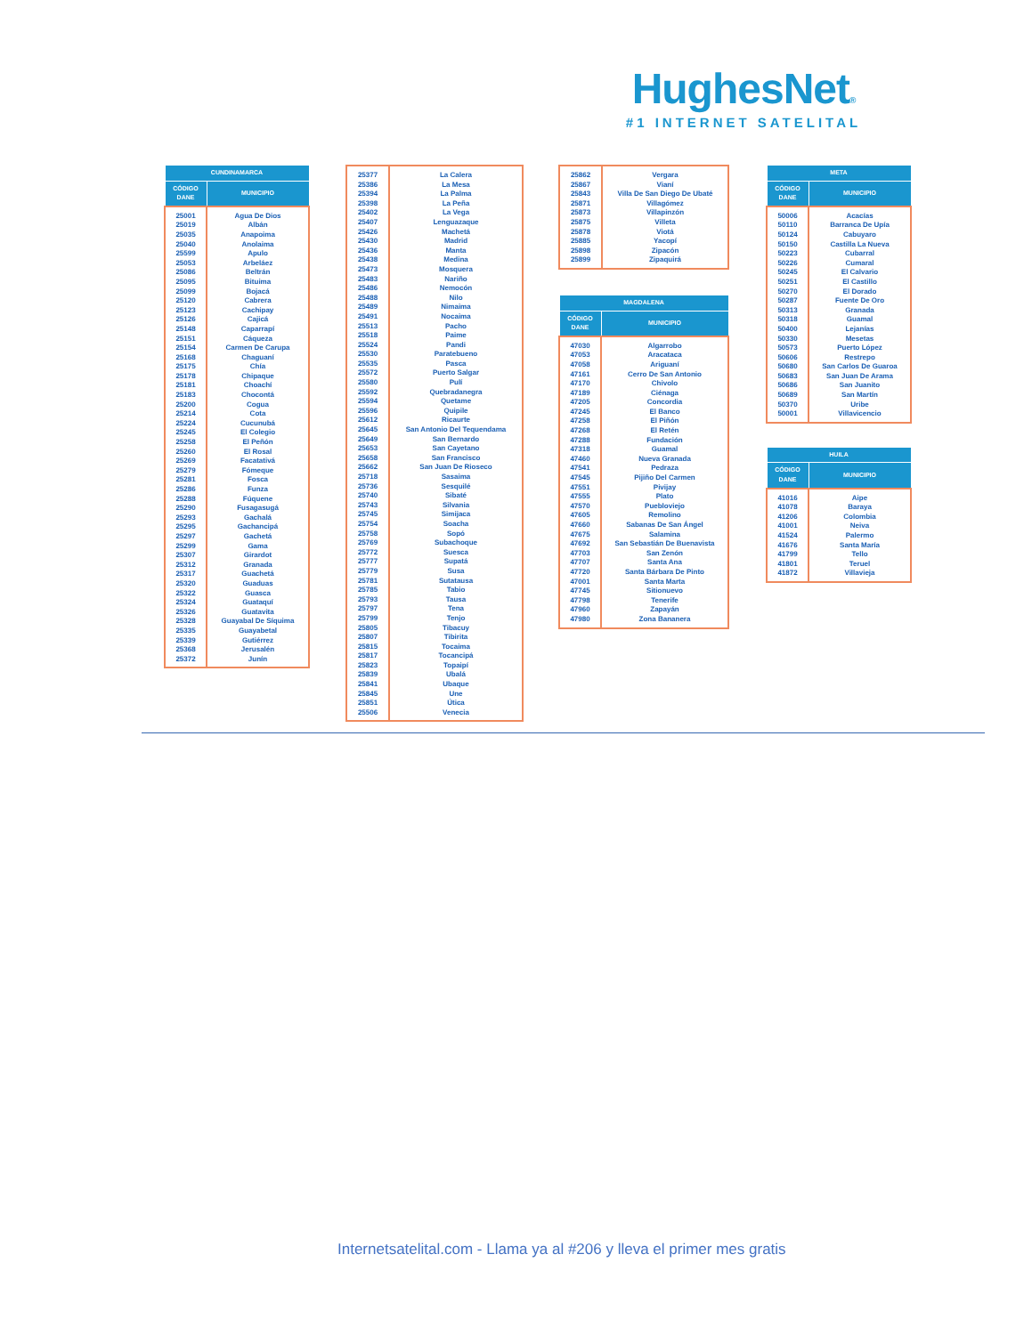HughesNet®
#1 INTERNET SATELITAL
| CUNDINAMARCA | |
| --- | --- |
| CÓDIGO DANE | MUNICIPIO |
| 25001 25019 25035 25040 25599 25053 25086 25095 25099 25120 25123 25126 25148 25151 25154 25168 25175 25178 25181 25183 25200 25214 25224 25245 25258 25260 25269 25279 25281 25286 25288 25290 25293 25295 25297 25299 25307 25312 25317 25320 25322 25324 25326 25328 25335 25339 25368 25372 | Agua De Dios Albán Anapoima Anolaima Apulo Arbeláez Beltrán Bituima Bojacá Cabrera Cachipay Cajicá Caparrapí Cáqueza Carmen De Carupa Chaguaní Chía Chipaque Choachí Chocontá Cogua Cota Cucunubá El Colegio El Peñón El Rosal Facatativá Fómeque Fosca Funza Fúquene Fusagasugá Gachalá Gachancipá Gachetá Gama Girardot Granada Guachetá Guaduas Guasca Guataquí Guatavita Guayabal De Síquima Guayabetal Gutiérrez Jerusalén Junín |
| 25377 25386 25394 25398 25402 25407 25426 25430 25436 25438 25473 25483 25486 25488 25489 25491 25513 25518 25524 25530 25535 25572 25580 25592 25594 25596 25612 25645 25649 25653 25658 25662 25718 25736 25740 25743 25745 25754 25758 25769 25772 25777 25779 25781 25785 25793 25797 25799 25805 25807 25815 25817 25823 25839 25841 25845 25851 25506 | La Calera La Mesa La Palma La Peña La Vega Lenguazaque Machetá Madrid Manta Medina Mosquera Nariño Nemocón Nilo Nimaima Nocaima Pacho Paime Pandi Paratebueno Pasca Puerto Salgar Pulí Quebradanegra Quetame Quipile Ricaurte San Antonio Del Tequendama San Bernardo San Cayetano San Francisco San Juan De Rioseco Sasaima Sesquilé Sibaté Silvania Simijaca Soacha Sopó Subachoque Suesca Supatá Susa Sutatausa Tabio Tausa Tena Tenjo Tibacuy Tibirita Tocaima Tocancipá Topaipí Ubalá Ubaque Une Útica Venecia |
| 25862 25867 25843 25871 25873 25875 25878 25885 25898 25899 | Vergara Vianí Villa De San Diego De Ubaté Villagómez Villapinzón Villeta Viotá Yacopí Zipacón Zipaquirá |
| MAGDALENA | |
| --- | --- |
| CÓDIGO DANE | MUNICIPIO |
| 47030 47053 47058 47161 47170 47189 47205 47245 47258 47268 47288 47318 47460 47541 47545 47551 47555 47570 47605 47660 47675 47692 47703 47707 47720 47001 47745 47798 47960 47980 | Algarrobo Aracataca Ariguaní Cerro De San Antonio Chivolo Ciénaga Concordia El Banco El Piñón El Retén Fundación Guamal Nueva Granada Pedraza Pijiño Del Carmen Pivijay Plato Puebloviejo Remolino Sabanas De San Ángel Salamina San Sebastián De Buenavista San Zenón Santa Ana Santa Bárbara De Pinto Santa Marta Sitionuevo Tenerife Zapayán Zona Bananera |
| META | |
| --- | --- |
| CÓDIGO DANE | MUNICIPIO |
| 50006 50110 50124 50150 50223 50226 50245 50251 50270 50287 50313 50318 50400 50330 50573 50606 50680 50683 50686 50689 50370 50001 | Acacías Barranca De Upía Cabuyaro Castilla La Nueva Cubarral Cumaral El Calvario El Castillo El Dorado Fuente De Oro Granada Guamal Lejanías Mesetas Puerto López Restrepo San Carlos De Guaroa San Juan De Arama San Juanito San Martín Uribe Villavicencio |
| HUILA | |
| --- | --- |
| CÓDIGO DANE | MUNICIPIO |
| 41016 41078 41206 41001 41524 41676 41799 41801 41872 | Aipe Baraya Colombia Neiva Palermo Santa María Tello Teruel Villavieja |
Internetsatelital.com - Llama ya al #206 y lleva el primer mes gratis